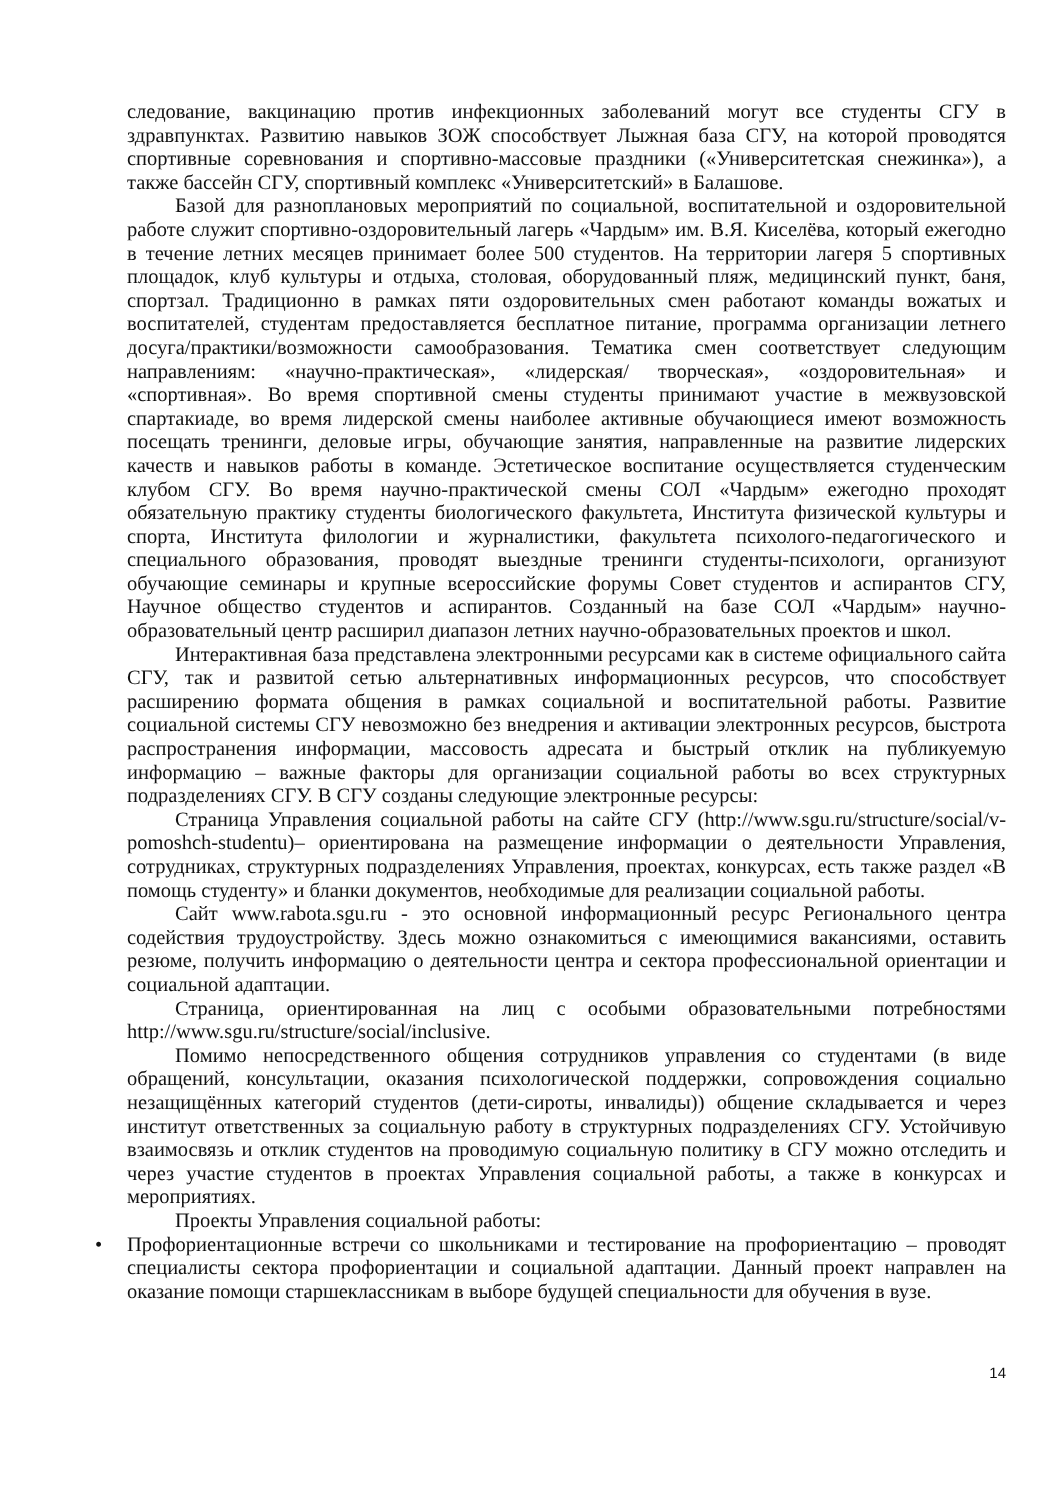следование, вакцинацию против инфекционных заболеваний могут все студенты СГУ в здравпунктах. Развитию навыков ЗОЖ способствует Лыжная база СГУ, на которой проводятся спортивные соревнования и спортивно-массовые праздники («Университетская снежинка»), а также бассейн СГУ, спортивный комплекс «Университетский» в Балашове.
Базой для разноплановых мероприятий по социальной, воспитательной и оздоровительной работе служит спортивно-оздоровительный лагерь «Чардым» им. В.Я. Киселёва, который ежегодно в течение летних месяцев принимает более 500 студентов. На территории лагеря 5 спортивных площадок, клуб культуры и отдыха, столовая, оборудованный пляж, медицинский пункт, баня, спортзал. Традиционно в рамках пяти оздоровительных смен работают команды вожатых и воспитателей, студентам предоставляется бесплатное питание, программа организации летнего досуга/практики/возможности самообразования. Тематика смен соответствует следующим направлениям: «научно-практическая», «лидерская/ творческая», «оздоровительная» и «спортивная». Во время спортивной смены студенты принимают участие в межвузовской спартакиаде, во время лидерской смены наиболее активные обучающиеся имеют возможность посещать тренинги, деловые игры, обучающие занятия, направленные на развитие лидерских качеств и навыков работы в команде. Эстетическое воспитание осуществляется студенческим клубом СГУ. Во время научно-практической смены СОЛ «Чардым» ежегодно проходят обязательную практику студенты биологического факультета, Института физической культуры и спорта, Института филологии и журналистики, факультета психолого-педагогического и специального образования, проводят выездные тренинги студенты-психологи, организуют обучающие семинары и крупные всероссийские форумы Совет студентов и аспирантов СГУ, Научное общество студентов и аспирантов. Созданный на базе СОЛ «Чардым» научно-образовательный центр расширил диапазон летних научно-образовательных проектов и школ.
Интерактивная база представлена электронными ресурсами как в системе официального сайта СГУ, так и развитой сетью альтернативных информационных ресурсов, что способствует расширению формата общения в рамках социальной и воспитательной работы. Развитие социальной системы СГУ невозможно без внедрения и активации электронных ресурсов, быстрота распространения информации, массовость адресата и быстрый отклик на публикуемую информацию – важные факторы для организации социальной работы во всех структурных подразделениях СГУ. В СГУ созданы следующие электронные ресурсы:
Страница Управления социальной работы на сайте СГУ (http://www.sgu.ru/structure/social/v-pomoshch-studentu)– ориентирована на размещение информации о деятельности Управления, сотрудниках, структурных подразделениях Управления, проектах, конкурсах, есть также раздел «В помощь студенту» и бланки документов, необходимые для реализации социальной работы.
Сайт www.rabota.sgu.ru - это основной информационный ресурс Регионального центра содействия трудоустройству. Здесь можно ознакомиться с имеющимися вакансиями, оставить резюме, получить информацию о деятельности центра и сектора профессиональной ориентации и социальной адаптации.
Страница, ориентированная на лиц с особыми образовательными потребностями http://www.sgu.ru/structure/social/inclusive.
Помимо непосредственного общения сотрудников управления со студентами (в виде обращений, консультации, оказания психологической поддержки, сопровождения социально незащищённых категорий студентов (дети-сироты, инвалиды)) общение складывается и через институт ответственных за социальную работу в структурных подразделениях СГУ. Устойчивую взаимосвязь и отклик студентов на проводимую социальную политику в СГУ можно отследить и через участие студентов в проектах Управления социальной работы, а также в конкурсах и мероприятиях.
Проекты Управления социальной работы:
• Профориентационные встречи со школьниками и тестирование на профориентацию – проводят специалисты сектора профориентации и социальной адаптации. Данный проект направлен на оказание помощи старшеклассникам в выборе будущей специальности для обучения в вузе.
14